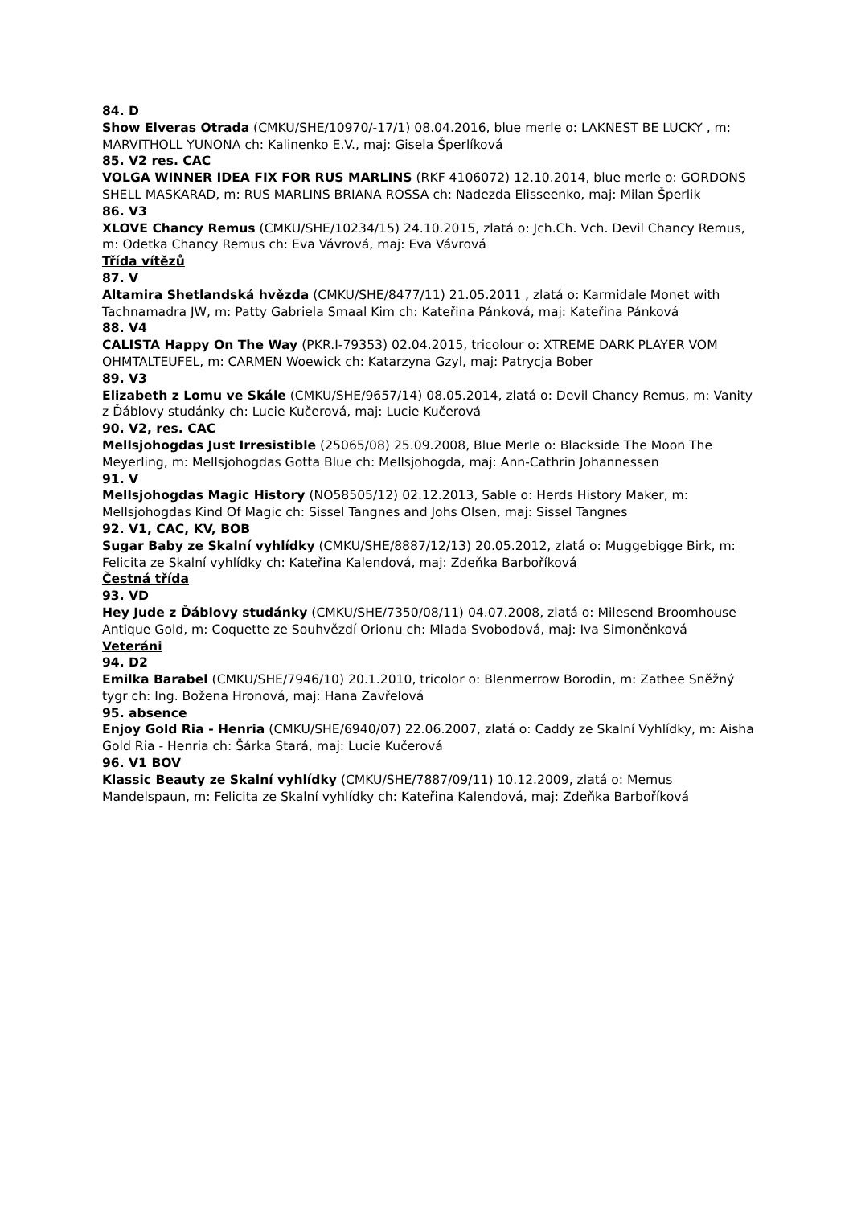84. D
Show Elveras Otrada (CMKU/SHE/10970/-17/1) 08.04.2016, blue merle o: LAKNEST BE LUCKY , m: MARVITHOLL YUNONA ch: Kalinenko E.V., maj: Gisela Šperlíková
85. V2 res. CAC
VOLGA WINNER IDEA FIX FOR RUS MARLINS (RKF 4106072) 12.10.2014, blue merle o: GORDONS SHELL MASKARAD, m: RUS MARLINS BRIANA ROSSA ch: Nadezda Elisseenko, maj: Milan Šperlik
86. V3
XLOVE Chancy Remus (CMKU/SHE/10234/15) 24.10.2015, zlatá o: Jch.Ch. Vch. Devil Chancy Remus, m: Odetka Chancy Remus ch: Eva Vávrová, maj: Eva Vávrová
Třída vítězů
87. V
Altamira Shetlandská hvězda (CMKU/SHE/8477/11) 21.05.2011 , zlatá o: Karmidale Monet with Tachnamadra JW, m: Patty Gabriela Smaal Kim ch: Kateřina Pánková, maj: Kateřina Pánková
88. V4
CALISTA Happy On The Way (PKR.I-79353) 02.04.2015, tricolour o: XTREME DARK PLAYER VOM OHMTALTEUFEL, m: CARMEN Woewick ch: Katarzyna Gzyl, maj: Patrycja Bober
89. V3
Elizabeth z Lomu ve Skále (CMKU/SHE/9657/14) 08.05.2014, zlatá o: Devil Chancy Remus, m: Vanity z Ďáblovy studánky ch: Lucie Kučerová, maj: Lucie Kučerová
90. V2, res. CAC
Mellsjohogdas Just Irresistible (25065/08) 25.09.2008, Blue Merle o: Blackside The Moon The Meyerling, m: Mellsjohogdas Gotta Blue ch: Mellsjohogda, maj: Ann-Cathrin Johannessen
91. V
Mellsjohogdas Magic History (NO58505/12) 02.12.2013, Sable o: Herds History Maker, m: Mellsjohogdas Kind Of Magic ch: Sissel Tangnes and Johs Olsen, maj: Sissel Tangnes
92. V1, CAC, KV, BOB
Sugar Baby ze Skalní vyhlídky (CMKU/SHE/8887/12/13) 20.05.2012, zlatá o: Muggebigge Birk, m: Felicita ze Skalní vyhlídky ch: Kateřina Kalendová, maj: Zdeňka Barboříková
Čestná třída
93. VD
Hey Jude z Ďáblovy studánky (CMKU/SHE/7350/08/11) 04.07.2008, zlatá o: Milesend Broomhouse Antique Gold, m: Coquette ze Souhvězdí Orionu ch: Mlada Svobodová, maj: Iva Simoněnková
Veteráni
94. D2
Emilka Barabel (CMKU/SHE/7946/10) 20.1.2010, tricolor o: Blenmerrow Borodin, m: Zathee Sněžný tygr ch: Ing. Božena Hronová, maj: Hana Zavřelová
95. absence
Enjoy Gold Ria - Henria (CMKU/SHE/6940/07) 22.06.2007, zlatá o: Caddy ze Skalní Vyhlídky, m: Aisha Gold Ria - Henria ch: Šárka Stará, maj: Lucie Kučerová
96. V1 BOV
Klassic Beauty ze Skalní vyhlídky (CMKU/SHE/7887/09/11) 10.12.2009, zlatá o: Memus Mandelspaun, m: Felicita ze Skalní vyhlídky ch: Kateřina Kalendová, maj: Zdeňka Barboříková